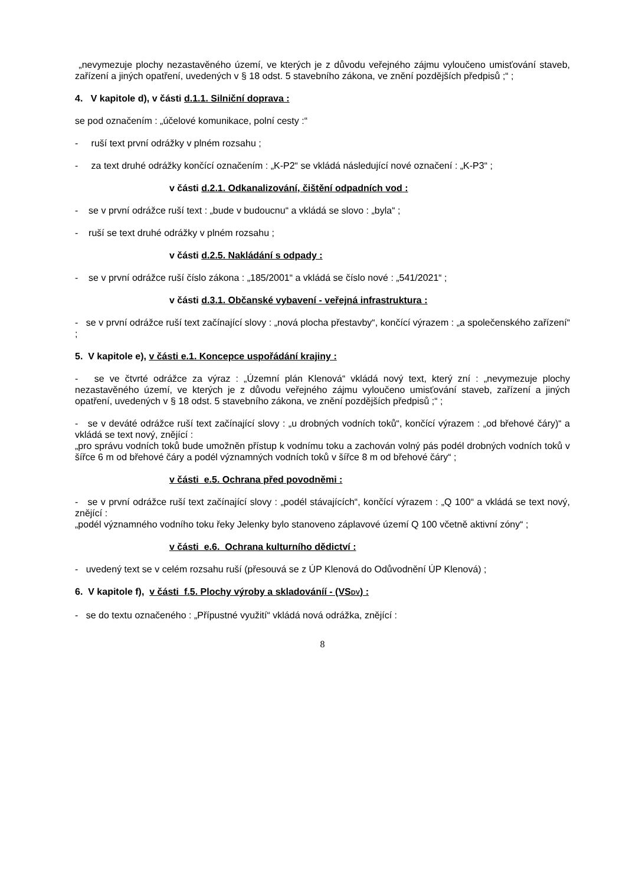„nevymezuje plochy nezastavěného území, ve kterých je z důvodu veřejného zájmu vyloučeno umisťování staveb, zařízení a jiných opatření, uvedených v § 18 odst. 5 stavebního zákona, ve znění pozdějších předpisů ;“ ;
4. V kapitole d), v části d.1.1. Silniční doprava :
se pod označením : „účelové komunikace, polní cesty :“
- ruší text první odrážky v plném rozsahu ;
- za text druhé odrážky končící označením : „K-P2“ se vkládá následující nové označení : „K-P3“ ;
v části d.2.1. Odkanalizování, čištění odpadních vod :
- se v první odrážce ruší text : „bude v budoucnu“ a vkládá se slovo : „byla“ ;
- ruší se text druhé odrážky v plném rozsahu ;
v části d.2.5. Nakládání s odpady :
- se v první odrážce ruší číslo zákona : „185/2001“ a vkládá se číslo nové : „541/2021“ ;
v části d.3.1. Občanské vybavení - veřejná infrastruktura :
- se v první odrážce ruší text začínající slovy : „nová plocha přestavby“, končící výrazem : „a společenského zařízení“ ;
5. V kapitole e), v části e.1. Koncepce uspořádání krajiny :
- se ve čtvrté odrážce za výraz : „Územní plán Klenová“ vkládá nový text, který zní : „nevymezuje plochy nezastavěného území, ve kterých je z důvodu veřejného zájmu vyloučeno umisťování staveb, zařízení a jiných opatření, uvedených v § 18 odst. 5 stavebního zákona, ve znění pozdějších předpisů ;“ ;
- se v deváté odrážce ruší text začínající slovy : „u drobných vodních toků“, končící výrazem : „od břehové čáry)“ a vkládá se text nový, znějící :
„pro správu vodních toků bude umožněn přístup k vodnímu toku a zachován volný pás podél drobných vodních toků v šířce 6 m od břehové čáry a podél významných vodních toků v šířce 8 m od břehové čáry“ ;
v části e.5. Ochrana před povodněmi :
- se v první odrážce ruší text začínající slovy : „podél stávajících“, končící výrazem : „Q 100“ a vkládá se text nový, znějící :
„podél významného vodního toku řeky Jelenky bylo stanoveno záplavové území Q 100 včetně aktivní zóny“ ;
v části e.6. Ochrana kulturního dědictví :
- uvedený text se v celém rozsahu ruší (přesouvá se z ÚP Klenová do Odůvodnění ÚP Klenová) ;
6. V kapitole f), v části f.5. Plochy výroby a skladováníí - (VSDV) :
- se do textu označeného : „Přípustné využití“ vkládá nová odrážka, znějící :
8